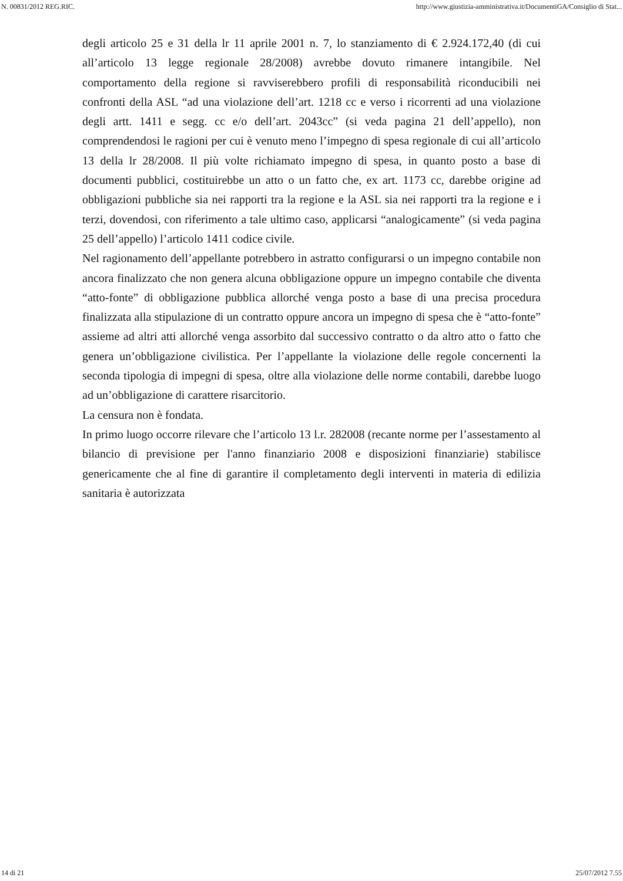N. 00831/2012 REG.RIC. http://www.giustizia-amministrativa.it/DocumentiGA/Consiglio di Stat...
degli articolo 25 e 31 della lr 11 aprile 2001 n. 7, lo stanziamento di € 2.924.172,40 (di cui all’articolo 13 legge regionale 28/2008) avrebbe dovuto rimanere intangibile. Nel comportamento della regione si ravviserebbero profili di responsabilità riconducibili nei confronti della ASL “ad una violazione dell’art. 1218 cc e verso i ricorrenti ad una violazione degli artt. 1411 e segg. cc e/o dell’art. 2043cc” (si veda pagina 21 dell’appello), non comprendendosi le ragioni per cui è venuto meno l’impegno di spesa regionale di cui all’articolo 13 della lr 28/2008. Il più volte richiamato impegno di spesa, in quanto posto a base di documenti pubblici, costituirebbe un atto o un fatto che, ex art. 1173 cc, darebbe origine ad obbligazioni pubbliche sia nei rapporti tra la regione e la ASL sia nei rapporti tra la regione e i terzi, dovendosi, con riferimento a tale ultimo caso, applicarsi “analogicamente” (si veda pagina 25 dell’appello) l’articolo 1411 codice civile.
Nel ragionamento dell’appellante potrebbero in astratto configurarsi o un impegno contabile non ancora finalizzato che non genera alcuna obbligazione oppure un impegno contabile che diventa “atto-fonte” di obbligazione pubblica allorché venga posto a base di una precisa procedura finalizzata alla stipulazione di un contratto oppure ancora un impegno di spesa che è “atto-fonte” assieme ad altri atti allorché venga assorbito dal successivo contratto o da altro atto o fatto che genera un’obbligazione civilistica. Per l’appellante la violazione delle regole concernenti la seconda tipologia di impegni di spesa, oltre alla violazione delle norme contabili, darebbe luogo ad un’obbligazione di carattere risarcitorio.
La censura non è fondata.
In primo luogo occorre rilevare che l’articolo 13 l.r. 282008 (recante norme per l’assestamento al bilancio di previsione per l'anno finanziario 2008 e disposizioni finanziarie) stabilisce genericamente che al fine di garantire il completamento degli interventi in materia di edilizia sanitaria è autorizzata
14 di 21 25/07/2012 7.55